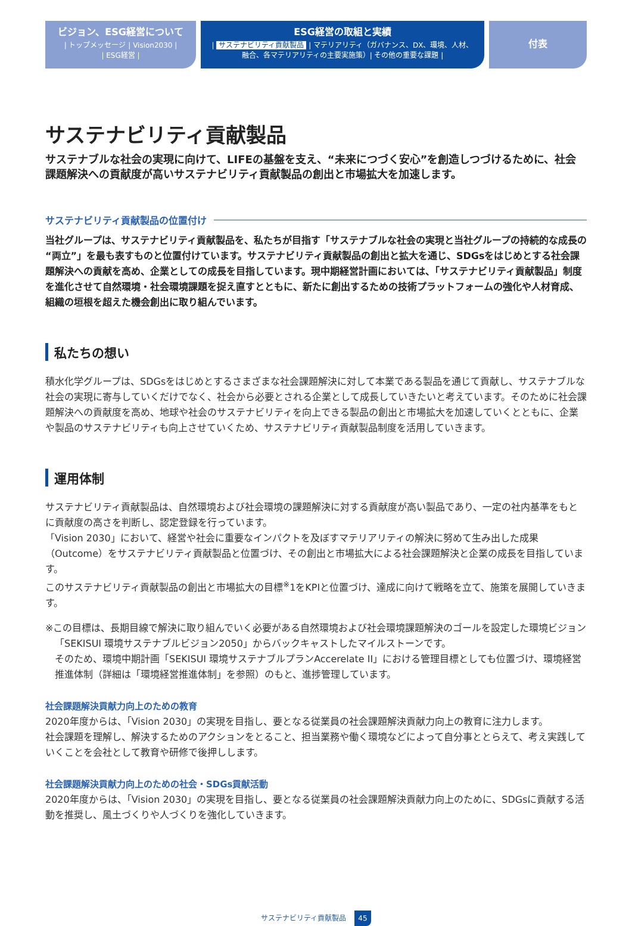ビジョン、ESG経営について
| トップメッセージ | Vision2030 |
| ESG経営 |
ESG経営の取組と実績
| サステナビリティ貢献製品 | マテリアリティ（ガバナンス、DX、環境、人材、
融合、各マテリアリティの主要実施策）| その他の重要な課題 |
付表
サステナビリティ貢献製品
サステナブルな社会の実現に向けて、LIFEの基盤を支え、“未来につづく安心”を創造しつづけるために、社会課題解決への貢献度が高いサステナビリティ貢献製品の創出と市場拡大を加速します。
サステナビリティ貢献製品の位置付け
当社グループは、サステナビリティ貢献製品を、私たちが目指す「サステナブルな社会の実現と当社グループの持続的な成長の“両立”」を最も表すものと位置付けています。サステナビリティ貢献製品の創出と拡大を通じ、SDGsをはじめとする社会課題解決への貢献を高め、企業としての成長を目指しています。現中期経営計画においては、「サステナビリティ貢献製品」制度を進化させて自然環境・社会環境課題を捉え直すとともに、新たに創出するための技術プラットフォームの強化や人材育成、組織の垣根を超えた機会創出に取り組んでいます。
私たちの想い
積水化学グループは、SDGsをはじめとするさまざまな社会課題解決に対して本業である製品を通じて貢献し、サステナブルな社会の実現に寄与していくだけでなく、社会から必要とされる企業として成長していきたいと考えています。そのために社会課題解決への貢献度を高め、地球や社会のサステナビリティを向上できる製品の創出と市場拡大を加速していくとともに、企業や製品のサステナビリティも向上させていくため、サステナビリティ貢献製品制度を活用していきます。
運用体制
サステナビリティ貢献製品は、自然環境および社会環境の課題解決に対する貢献度が高い製品であり、一定の社内基準をもとに貢献度の高さを判断し、認定登録を行っています。
「Vision 2030」において、経営や社会に重要なインパクトを及ぼすマテリアリティの解決に努めて生み出した成果（Outcome）をサステナビリティ貢献製品と位置づけ、その創出と市場拡大による社会課題解決と企業の成長を目指しています。
このサステナビリティ貢献製品の創出と市場拡大の目標<sup>※</sup>1をKPIと位置づけ、達成に向けて戦略を立て、施策を展開していきます。
※この目標は、長期目線で解決に取り組んでいく必要がある自然環境および社会環境課題解決のゴールを設定した環境ビジョン「SEKISUI 環境サステナブルビジョン2050」からバックキャストしたマイルストーンです。
そのため、環境中期計画「SEKISUI 環境サステナブルプランAccerelate II」における管理目標としても位置づけ、環境経営推進体制（詳細は「環境経営推進体制」を参照）のもと、進捗管理しています。
社会課題解決貢献力向上のための教育
2020年度からは、「Vision 2030」の実現を目指し、要となる従業員の社会課題解決貢献力向上の教育に注力します。
社会課題を理解し、解決するためのアクションをとること、担当業務や働く環境などによって自分事ととらえて、考え実践していくことを会社として教育や研修で後押しします。
社会課題解決貢献力向上のための社会・SDGs貢献活動
2020年度からは、「Vision 2030」の実現を目指し、要となる従業員の社会課題解決貢献力向上のために、SDGsに貢献する活動を推奨し、風土づくりや人づくりを強化していきます。
サステナビリティ貢献製品 45